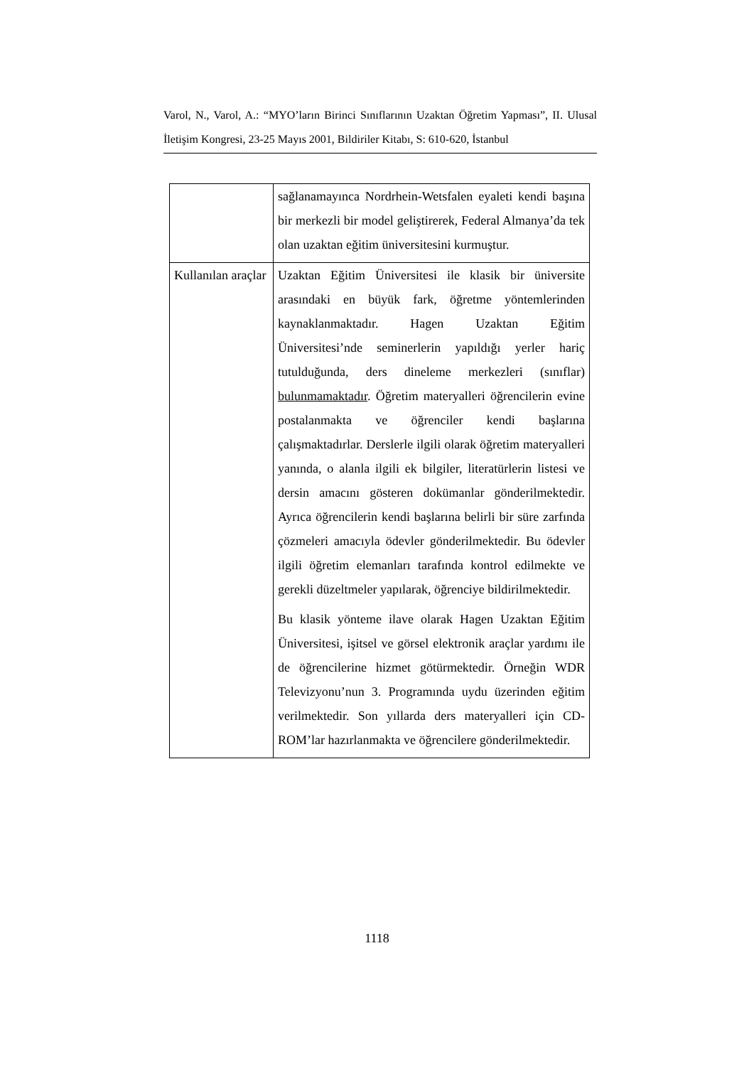Varol, N., Varol, A.: “MYO’ların Birinci Sınıflarının Uzaktan Öğretim Yapması”, II. Ulusal İletişim Kongresi, 23-25 Mayıs 2001, Bildiriler Kitabı, S: 610-620, İstanbul
| | sağlanamayınca Nordrhein-Wetsfalen eyaleti kendi başına bir merkezli bir model geliştirerek, Federal Almanya’da tek olan uzaktan eğitim üniversitesini kurmuştur. |
| Kullanılan araçlar | Uzaktan Eğitim Üniversitesi ile klasik bir üniversite arasındaki en büyük fark, öğretme yöntemlerinden kaynaklanmaktadır. Hagen Uzaktan Eğitim Üniversitesi’nde seminerlerin yapıldığı yerler hariç tutulduğunda, ders dineleme merkezleri (sınıflar) bulunmamaktadır . Öğretim materyalleri öğrencilerin evine postalanmakta ve öğrenciler kendi başlarına çalışmaktadırlar. Derslerle ilgili olarak öğretim materyalleri yanında, o alanla ilgili ek bilgiler, literatürlerin listesi ve dersin amacını gösteren dokümanlar gönderilmektedir. Ayrıca öğrencilerin kendi başlarına belirli bir süre zarfında çözmeleri amacıyla ödevler gönderilmektedir. Bu ödevler ilgili öğretim elemanları tarafında kontrol edilmekte ve gerekli düzeltmeler yapılarak, öğrenciye bildirilmektedir. Bu klasik yönteme ilave olarak Hagen Uzaktan Eğitim Üniversitesi, işitsel ve görsel elektronik araçlar yardımı ile de öğrencilerine hizmet götürmektedir. Örneğin WDR Televizyonu’nun 3. Programında uydu üzerinden eğitim verilmektedir. Son yıllarda ders materyalleri için CD-ROM’lar hazırlanmakta ve öğrencilere gönderilmektedir. |
1118